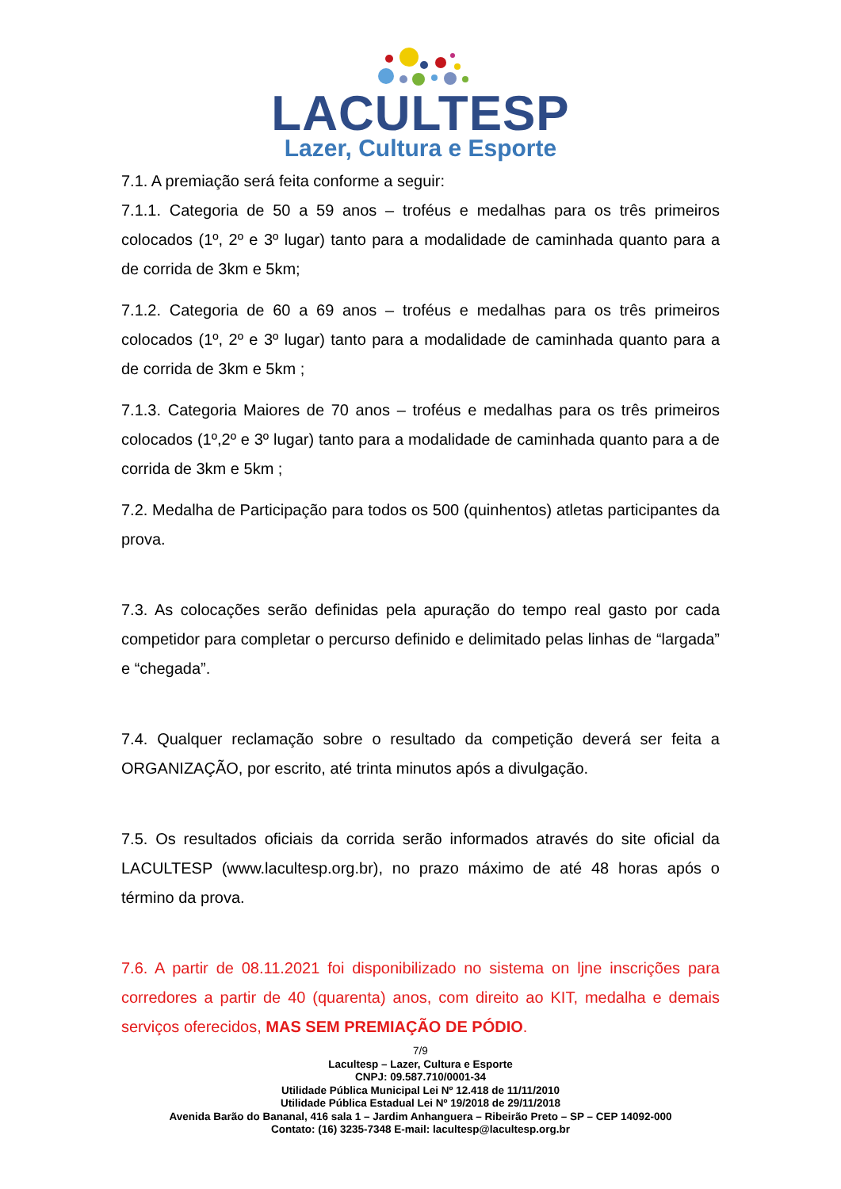LACULTESP
Lazer, Cultura e Esporte
7.1. A premiação será feita conforme a seguir:
7.1.1. Categoria de 50 a 59 anos – troféus e medalhas para os três primeiros colocados (1º, 2º e 3º lugar) tanto para a modalidade de caminhada quanto para a de corrida de 3km e 5km;
7.1.2. Categoria de 60 a 69 anos – troféus e medalhas para os três primeiros colocados (1º, 2º e 3º lugar) tanto para a modalidade de caminhada quanto para a de corrida de 3km e 5km ;
7.1.3. Categoria Maiores de 70 anos – troféus e medalhas para os três primeiros colocados (1º,2º e 3º lugar) tanto para a modalidade de caminhada quanto para a de corrida de 3km e 5km ;
7.2. Medalha de Participação para todos os 500 (quinhentos) atletas participantes da prova.
7.3. As colocações serão definidas pela apuração do tempo real gasto por cada competidor para completar o percurso definido e delimitado pelas linhas de “largada” e “chegada”.
7.4. Qualquer reclamação sobre o resultado da competição deverá ser feita a ORGANIZAÇÃO, por escrito, até trinta minutos após a divulgação.
7.5. Os resultados oficiais da corrida serão informados através do site oficial da LACULTESP (www.lacultesp.org.br), no prazo máximo de até 48 horas após o término da prova.
7.6. A partir de 08.11.2021 foi disponibilizado no sistema on ljne inscrições para corredores a partir de 40 (quarenta) anos, com direito ao KIT, medalha e demais serviços oferecidos, MAS SEM PREMIAÇÃO DE PÓDIO.
7/9
Lacultesp – Lazer, Cultura e Esporte
CNPJ: 09.587.710/0001-34
Utilidade Pública Municipal Lei Nº 12.418 de 11/11/2010
Utilidade Pública Estadual Lei Nº 19/2018 de 29/11/2018
Avenida Barão do Bananal, 416 sala 1 – Jardim Anhanguera – Ribeirão Preto – SP – CEP 14092-000
Contato: (16) 3235-7348 E-mail: lacultesp@lacultesp.org.br